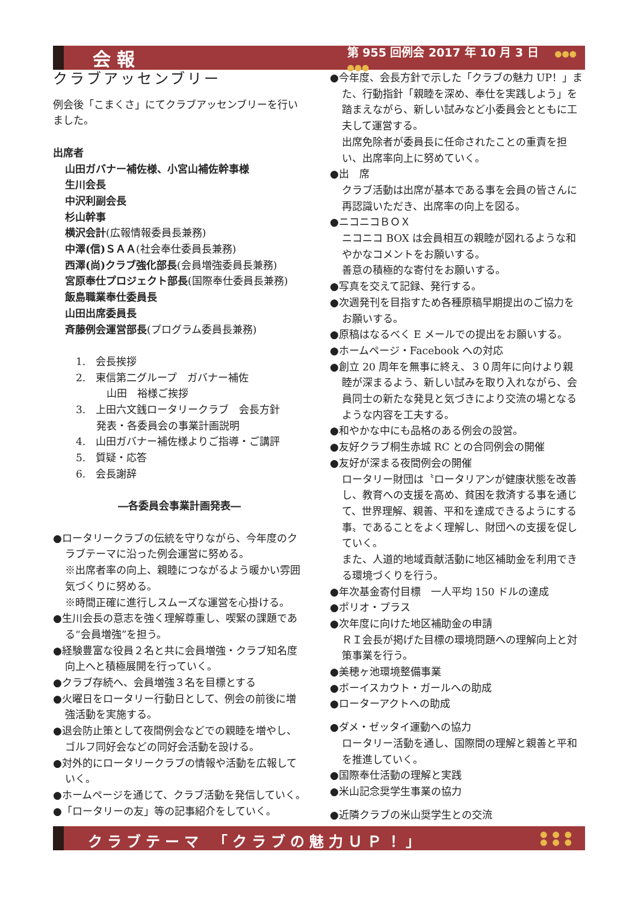会報 第 955 回例会 2017 年 10 月 3 日 ●●●
●●●
クラブアッセンブリー
例会後「こまくさ」にてクラブアッセンブリーを行いました。
出席者
山田ガバナー補佐様、小宮山補佐幹事様
生川会長
中沢利副会長
杉山幹事
横沢会計(広報情報委員長兼務)
中澤(信)ＳＡＡ(社会奉仕委員長兼務)
西澤(尚)クラブ強化部長(会員増強委員長兼務)
宮原奉仕プロジェクト部長(国際奉仕委員長兼務)
飯島職業奉仕委員長
山田出席委員長
斉藤例会運営部長(プログラム委員長兼務)
1.　会長挨拶
2.　東信第二グループ　ガバナー補佐
　　　山田　裕様ご挨拶
3.　上田六文銭ロータリークラブ　会長方針
　　発表・各委員会の事業計画説明
4.　山田ガバナー補佐様よりご指導・ご講評
5.　質疑・応答
6.　会長謝辞
―各委員会事業計画発表―
●ロータリークラブの伝統を守りながら、今年度のクラブテーマに沿った例会運営に努める。
※出席者率の向上、親睦につながるよう暖かい雰囲気づくりに努める。
※時間正確に進行しスムーズな運営を心掛ける。
●生川会長の意志を強く理解尊重し、喫緊の課題である“会員増強”を担う。
●経験豊富な役員２名と共に会員増強・クラブ知名度向上へと積極展開を行っていく。
●クラブ存続へ、会員増強３名を目標とする
●火曜日をロータリー行動日として、例会の前後に増強活動を実施する。
●退会防止策として夜間例会などでの親睦を増やし、ゴルフ同好会などの同好会活動を設ける。
●対外的にロータリークラブの情報や活動を広報していく。
●ホームページを通じて、クラブ活動を発信していく。
●「ロータリーの友」等の記事紹介をしていく。
●今年度、会長方針で示した「クラブの魅力 UP！」また、行動指針「親睦を深め、奉仕を実践しよう」を踏まえながら、新しい試みなど小委員会とともに工夫して運営する。
出席免除者が委員長に任命されたことの重責を担い、出席率向上に努めていく。
●出　席
クラブ活動は出席が基本である事を会員の皆さんに再認識いただき、出席率の向上を図る。
●ニコニコＢＯＸ
ニコニコ BOX は会員相互の親睦が図れるような和やかなコメントをお願いする。
善意の積極的な寄付をお願いする。
●写真を交えて記録、発行する。
●次週発刊を目指すため各種原稿早期提出のご協力をお願いする。
●原稿はなるべく E メールでの提出をお願いする。
●ホームページ・Facebook への対応
●創立 20 周年を無事に終え、３０周年に向けより親睦が深まるよう、新しい試みを取り入れながら、会員同士の新たな発見と気づきにより交流の場となるような内容を工夫する。
●和やかな中にも品格のある例会の設営。
●友好クラブ桐生赤城 RC との合同例会の開催
●友好が深まる夜間例会の開催
ロータリー財団は〝ロータリアンが健康状態を改善し、教育への支援を高め、貧困を救済する事を通じて、世界理解、親善、平和を達成できるようにする事〟であることをよく理解し、財団への支援を促していく。
また、人道的地域貢献活動に地区補助金を利用できる環境づくりを行う。
●年次基金寄付目標　一人平均 150 ドルの達成
●ポリオ・プラス
●次年度に向けた地区補助金の申請
ＲＩ会長が掲げた目標の環境問題への理解向上と対策事業を行う。
●美穂ヶ池環境整備事業
●ボーイスカウト・ガールへの助成
●ローターアクトへの助成
●ダメ・ゼッタイ運動への協力
ロータリー活動を通し、国際間の理解と親善と平和を推進していく。
●国際奉仕活動の理解と実践
●米山記念奨学生事業の協力
●近隣クラブの米山奨学生との交流
クラブテーマ 「クラブの魅力ＵＰ！」 ●●●
●●●